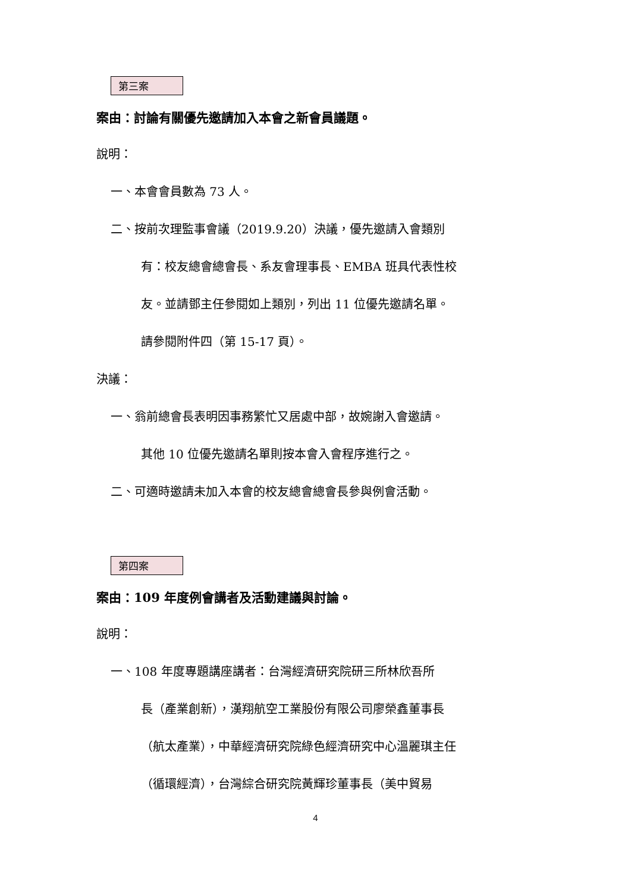第三案
案由：討論有關優先邀請加入本會之新會員議題。
說明：
一、本會會員數為 73 人。
二、按前次理監事會議（2019.9.20）決議，優先邀請入會類別
有：校友總會總會長、系友會理事長、EMBA 班具代表性校
友。並請鄧主任參閱如上類別，列出 11 位優先邀請名單。
請參閱附件四（第 15-17 頁）。
決議：
一、翁前總會長表明因事務繁忙又居處中部，故婉謝入會邀請。
其他 10 位優先邀請名單則按本會入會程序進行之。
二、可適時邀請未加入本會的校友總會總會長參與例會活動。
第四案
案由：109 年度例會講者及活動建議與討論。
說明：
一、108 年度專題講座講者：台灣經濟研究院研三所林欣吾所
長（產業創新），漢翔航空工業股份有限公司廖榮鑫董事長
（航太產業），中華經濟研究院綠色經濟研究中心溫麗琪主任
（循環經濟），台灣綜合研究院黃輝珍董事長（美中貿易
4